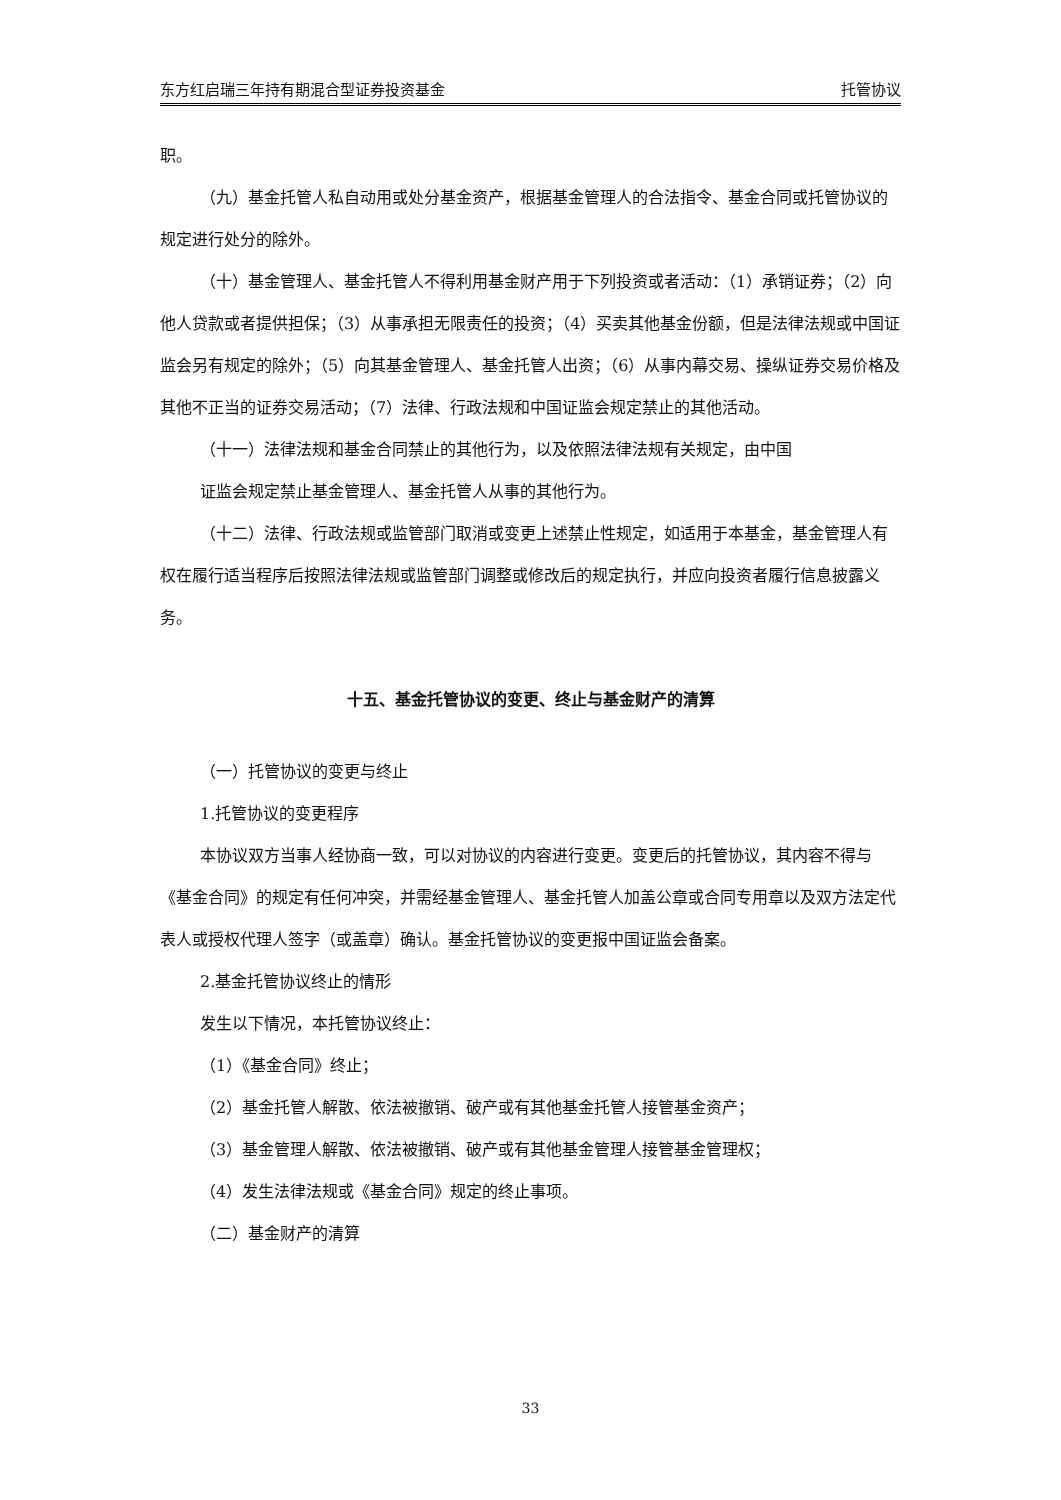东方红启瑞三年持有期混合型证券投资基金 托管协议
职。
（九）基金托管人私自动用或处分基金资产，根据基金管理人的合法指令、基金合同或托管协议的规定进行处分的除外。
（十）基金管理人、基金托管人不得利用基金财产用于下列投资或者活动：（1）承销证券；（2）向他人贷款或者提供担保；（3）从事承担无限责任的投资；（4）买卖其他基金份额，但是法律法规或中国证监会另有规定的除外；（5）向其基金管理人、基金托管人出资；（6）从事内幕交易、操纵证券交易价格及其他不正当的证券交易活动；（7）法律、行政法规和中国证监会规定禁止的其他活动。
（十一）法律法规和基金合同禁止的其他行为，以及依照法律法规有关规定，由中国
证监会规定禁止基金管理人、基金托管人从事的其他行为。
（十二）法律、行政法规或监管部门取消或变更上述禁止性规定，如适用于本基金，基金管理人有权在履行适当程序后按照法律法规或监管部门调整或修改后的规定执行，并应向投资者履行信息披露义务。
十五、基金托管协议的变更、终止与基金财产的清算
（一）托管协议的变更与终止
1.托管协议的变更程序
本协议双方当事人经协商一致，可以对协议的内容进行变更。变更后的托管协议，其内容不得与《基金合同》的规定有任何冲突，并需经基金管理人、基金托管人加盖公章或合同专用章以及双方法定代表人或授权代理人签字（或盖章）确认。基金托管协议的变更报中国证监会备案。
2.基金托管协议终止的情形
发生以下情况，本托管协议终止：
（1）《基金合同》终止；
（2）基金托管人解散、依法被撤销、破产或有其他基金托管人接管基金资产；
（3）基金管理人解散、依法被撤销、破产或有其他基金管理人接管基金管理权；
（4）发生法律法规或《基金合同》规定的终止事项。
（二）基金财产的清算
33